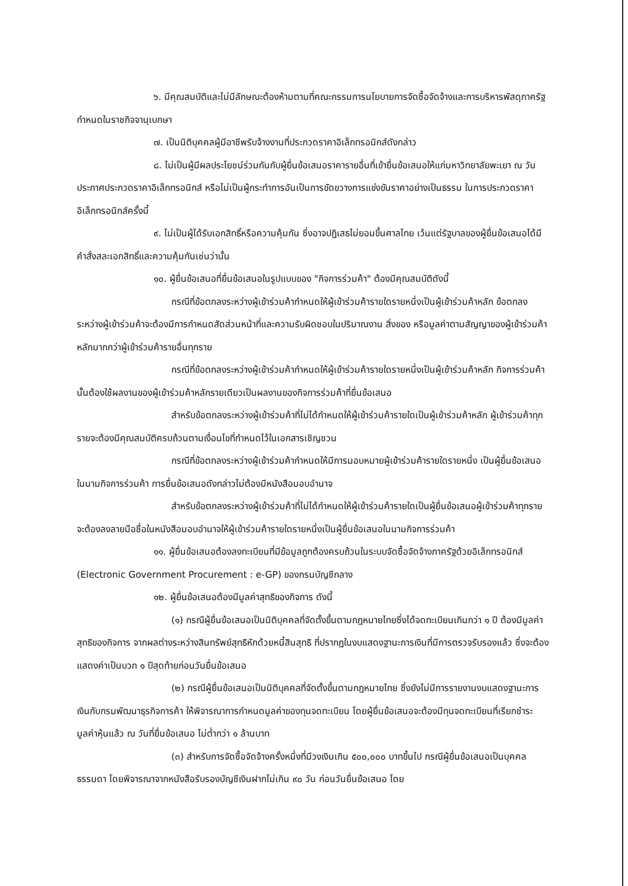๖. มีคุณสมบัติและไม่มีลักษณะต้องห้ามตามที่คณะกรรมการนโยบายการจัดซื้อจัดจ้างและการบริหารพัสดุภาครัฐกำหนดในราชกิจจานุเบกษา
๗. เป็นนิติบุคคลผู้มีอาชีพรับจ้างงานที่ประกวดราคาอิเล็กทรอนิกส์ดังกล่าว
๘. ไม่เป็นผู้มีผลประโยชน์ร่วมกันกับผู้ยื่นข้อเสนอราคารายอื่นที่เข้ายื่นข้อเสนอให้แก่มหาวิทยาลัยพะเยา ณ วันประกาศประกวดราคาอิเล็กทรอนิกส์ หรือไม่เป็นผู้กระทำการอันเป็นการขัดขวางการแข่งขันราคาอย่างเป็นธรรม ในการประกวดราคาอิเล็กทรอนิกส์ครั้งนี้
๙. ไม่เป็นผู้ได้รับเอกสิทธิ์หรือความคุ้มกัน ซึ่งอาจปฏิเสธไม่ยอมขึ้นศาลไทย เว้นแต่รัฐบาลของผู้ยื่นข้อเสนอได้มีคำสั่งสละเอกสิทธิ์และความคุ้มกันเช่นว่านั้น
๑๐. ผู้ยื่นข้อเสนอที่ยื่นข้อเสนอในรูปแบบของ "กิจการร่วมค้า" ต้องมีคุณสมบัติดังนี้
กรณีที่ข้อตกลงระหว่างผู้เข้าร่วมค้ากำหนดให้ผู้เข้าร่วมค้ารายใดรายหนึ่งเป็นผู้เข้าร่วมค้าหลัก ข้อตกลงระหว่างผู้เข้าร่วมค้าจะต้องมีการกำหนดสัดส่วนหน้าที่และความรับผิดชอบในปริมาณงาน สิ่งของ หรือมูลค่าตามสัญญาของผู้เข้าร่วมค้าหลักมากกว่าผู้เข้าร่วมค้ารายอื่นทุกราย
กรณีที่ข้อตกลงระหว่างผู้เข้าร่วมค้ากำหนดให้ผู้เข้าร่วมค้ารายใดรายหนึ่งเป็นผู้เข้าร่วมค้าหลัก กิจการร่วมค้านั้นต้องใช้ผลงานของผู้เข้าร่วมค้าหลักรายเดียวเป็นผลงานของกิจการร่วมค้าที่ยื่นข้อเสนอ
สำหรับข้อตกลงระหว่างผู้เข้าร่วมค้าที่ไม่ได้กำหนดให้ผู้เข้าร่วมค้ารายใดเป็นผู้เข้าร่วมค้าหลัก ผู้เข้าร่วมค้าทุกรายจะต้องมีคุณสมบัติครบถ้วนตามเงื่อนไขที่กำหนดไว้ในเอกสารเชิญชวน
กรณีที่ข้อตกลงระหว่างผู้เข้าร่วมค้ากำหนดให้มีการมอบหมายผู้เข้าร่วมค้ารายใดรายหนึ่ง เป็นผู้ยื่นข้อเสนอ ในนามกิจการร่วมค้า การยื่นข้อเสนอดังกล่าวไม่ต้องมีหนังสือมอบอำนาจ
สำหรับข้อตกลงระหว่างผู้เข้าร่วมค้าที่ไม่ได้กำหนดให้ผู้เข้าร่วมค้ารายใดเป็นผู้ยื่นข้อเสนอผู้เข้าร่วมค้าทุกรายจะต้องลงลายมือชื่อในหนังสือมอบอำนาจให้ผู้เข้าร่วมค้ารายใดรายหนึ่งเป็นผู้ยื่นข้อเสนอในนามกิจการร่วมค้า
๑๑. ผู้ยื่นข้อเสนอต้องลงทะเบียนที่มีข้อมูลถูกต้องครบถ้วนในระบบจัดซื้อจัดจ้างภาครัฐด้วยอิเล็กทรอนิกส์ (Electronic Government Procurement : e-GP) ของกรมบัญชีกลาง
๑๒. ผู้ยื่นข้อเสนอต้องมีมูลค่าสุทธิของกิจการ ดังนี้
(๑) กรณีผู้ยื่นข้อเสนอเป็นนิติบุคคลที่จัดตั้งขึ้นตามกฎหมายไทยซึ่งได้จดทะเบียนเกินกว่า ๑ ปี ต้องมีมูลค่าสุทธิของกิจการ จากผลต่างระหว่างสินทรัพย์สุทธิหักด้วยหนี้สินสุทธิ ที่ปรากฏในงบแสดงฐานะการเงินที่มีการตรวจรับรองแล้ว ซึ่งจะต้องแสดงค่าเป็นบวก ๑ ปีสุดท้ายก่อนวันยื่นข้อเสนอ
(๒) กรณีผู้ยื่นข้อเสนอเป็นนิติบุคคลที่จัดตั้งขึ้นตามกฎหมายไทย ซึ่งยังไม่มีการรายงานงบแสดงฐานะการเงินกับกรมพัฒนาธุรกิจการค้า ให้พิจารณาการกำหนดมูลค่าของทุนจดทะเบียน โดยผู้ยื่นข้อเสนอจะต้องมีทุนจดทะเบียนที่เรียกชำระมูลค่าหุ้นแล้ว ณ วันที่ยื่นข้อเสนอ ไม่ต่ำกว่า ๑ ล้านบาท
(๓) สำหรับการจัดซื้อจัดจ้างครั้งหนึ่งที่มีวงเงินเกิน ๕๐๐,๐๐๐ บาทขึ้นไป กรณีผู้ยื่นข้อเสนอเป็นบุคคลธรรมดา โดยพิจารณาจากหนังสือรับรองบัญชีเงินฝากไม่เกิน ๙๐ วัน ก่อนวันยื่นข้อเสนอ โดย